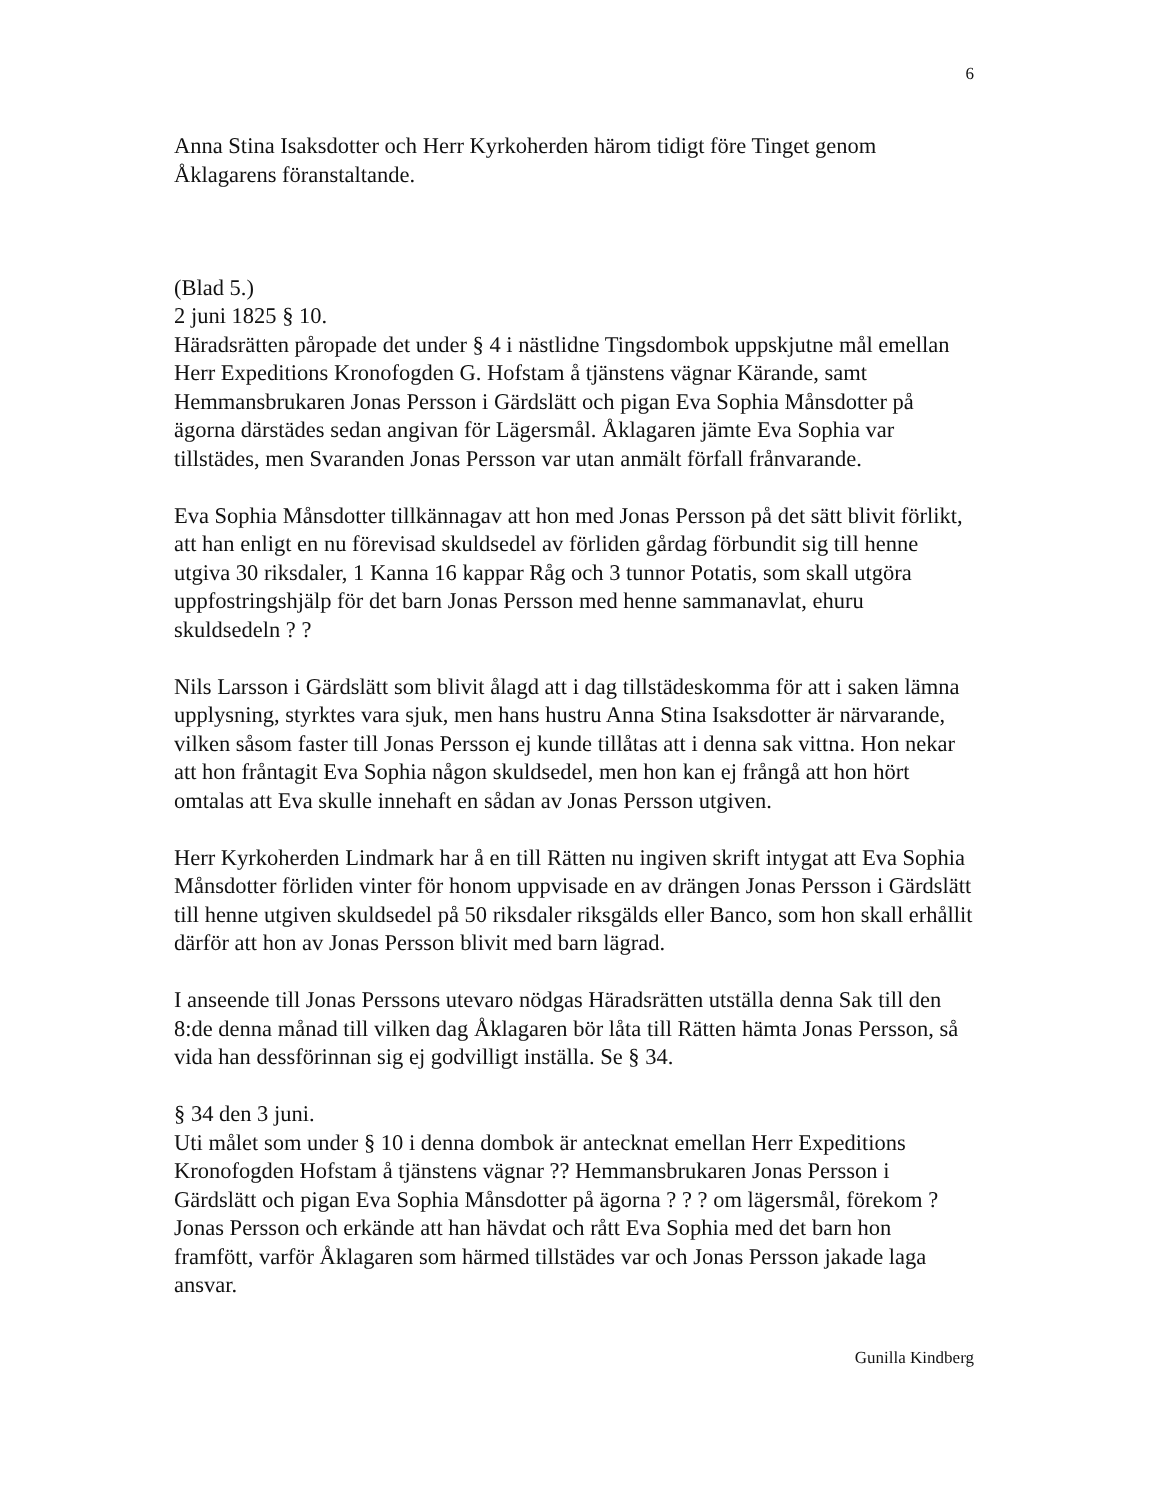6
Anna Stina Isaksdotter och Herr Kyrkoherden härom tidigt före Tinget genom Åklagarens föranstaltande.
(Blad 5.)
2 juni 1825 § 10.
Häradsrätten påropade det under § 4 i nästlidne Tingsdombok uppskjutne mål emellan Herr Expeditions Kronofogden G. Hofstam å tjänstens vägnar Kärande, samt Hemmansbrukaren Jonas Persson i Gärdslätt och pigan Eva Sophia Månsdotter på ägorna därstädes sedan angivan för Lägersmål. Åklagaren jämte Eva Sophia var tillstädes, men Svaranden Jonas Persson var utan anmält förfall frånvarande.
Eva Sophia Månsdotter tillkännagav att hon med Jonas Persson på det sätt blivit förlikt, att han enligt en nu förevisad skuldsedel av förliden gårdag förbundit sig till henne utgiva 30 riksdaler, 1 Kanna 16 kappar Råg och 3 tunnor Potatis, som skall utgöra uppfostringshjälp för det barn Jonas Persson med henne sammanavlat, ehuru skuldsedeln ? ?
Nils Larsson i Gärdslätt som blivit ålagd att i dag tillstädeskomma för att i saken lämna upplysning, styrktes vara sjuk, men hans hustru Anna Stina Isaksdotter är närvarande, vilken såsom faster till Jonas Persson ej kunde tillåtas att i denna sak vittna. Hon nekar att hon fråntagit Eva Sophia någon skuldsedel, men hon kan ej frångå att hon hört omtalas att Eva skulle innehaft en sådan av Jonas Persson utgiven.
Herr Kyrkoherden Lindmark har å en till Rätten nu ingiven skrift intygat att Eva Sophia Månsdotter förliden vinter för honom uppvisade en av drängen Jonas Persson i Gärdslätt till henne utgiven skuldsedel på 50 riksdaler riksgälds eller Banco, som hon skall erhållit därför att hon av Jonas Persson blivit med barn lägrad.
I anseende till Jonas Perssons utevaro nödgas Häradsrätten utställa denna Sak till den 8:de denna månad till vilken dag Åklagaren bör låta till Rätten hämta Jonas Persson, så vida han dessförinnan sig ej godvilligt inställa. Se § 34.
§ 34 den 3 juni.
Uti målet som under § 10 i denna dombok är antecknat emellan Herr Expeditions Kronofogden Hofstam å tjänstens vägnar ?? Hemmansbrukaren Jonas Persson i Gärdslätt och pigan Eva Sophia Månsdotter på ägorna ? ? ? om lägersmål, förekom ? Jonas Persson och erkände att han hävdat och rått Eva Sophia med det barn hon framfött, varför Åklagaren som härmed tillstädes var och Jonas Persson jakade laga ansvar.
Gunilla Kindberg